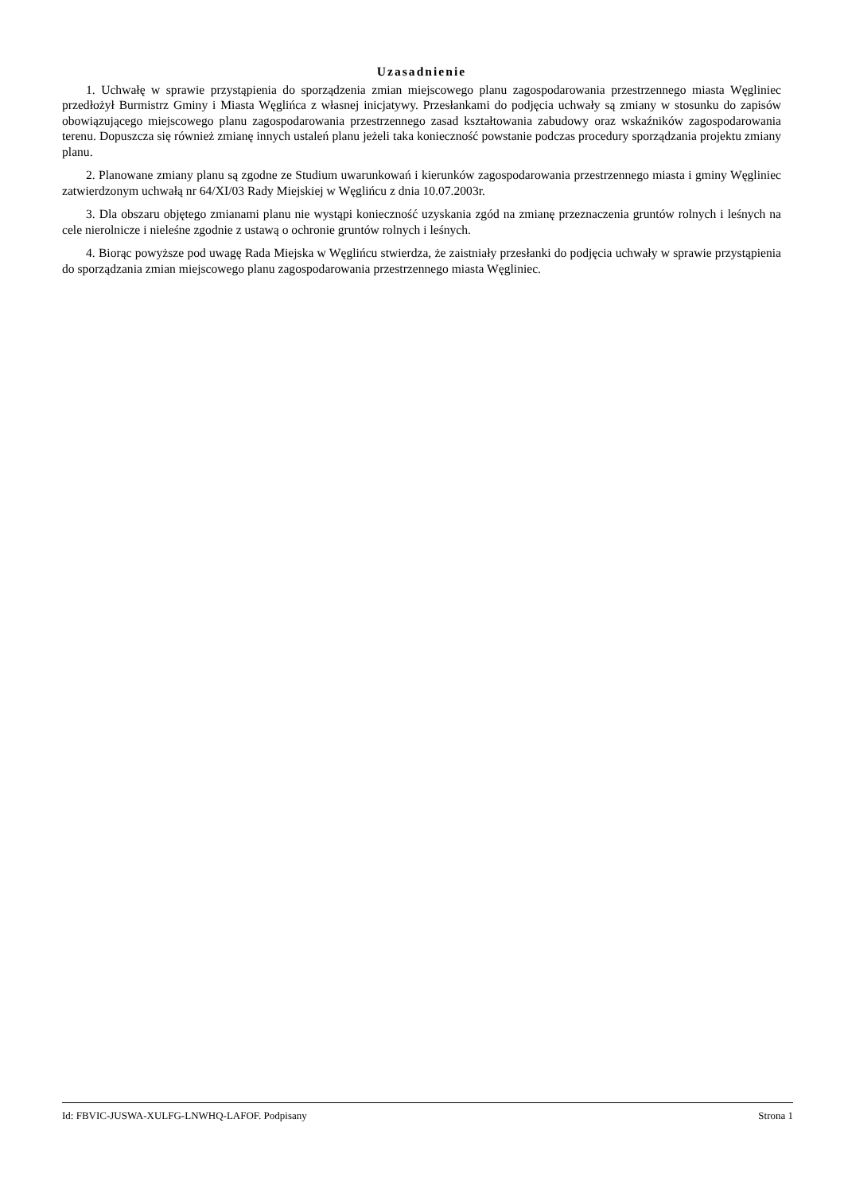Uzasadnienie
1. Uchwałę w sprawie przystąpienia do sporządzenia zmian miejscowego planu zagospodarowania przestrzennego miasta Węgliniec przedłożył Burmistrz Gminy i Miasta Węglińca z własnej inicjatywy. Przesłankami do podjęcia uchwały są zmiany w stosunku do zapisów obowiązującego miejscowego planu zagospodarowania przestrzennego zasad kształtowania zabudowy oraz wskaźników zagospodarowania terenu. Dopuszcza się również zmianę innych ustaleń planu jeżeli taka konieczność powstanie podczas procedury sporządzania projektu zmiany planu.
2. Planowane zmiany planu są zgodne ze Studium uwarunkowań i kierunków zagospodarowania przestrzennego miasta i gminy Węgliniec zatwierdzonym uchwałą nr 64/XI/03 Rady Miejskiej w Węglińcu z dnia 10.07.2003r.
3. Dla obszaru objętego zmianami planu nie wystąpi konieczność uzyskania zgód na zmianę przeznaczenia gruntów rolnych i leśnych na cele nierolnicze i nieleśne zgodnie z ustawą o ochronie gruntów rolnych i leśnych.
4. Biorąc powyższe pod uwagę Rada Miejska w Węglińcu stwierdza, że zaistniały przesłanki do podjęcia uchwały w sprawie przystąpienia do sporządzania zmian miejscowego planu zagospodarowania przestrzennego miasta Węgliniec.
Id: FBVIC-JUSWA-XULFG-LNWHQ-LAFOF. Podpisany Strona 1